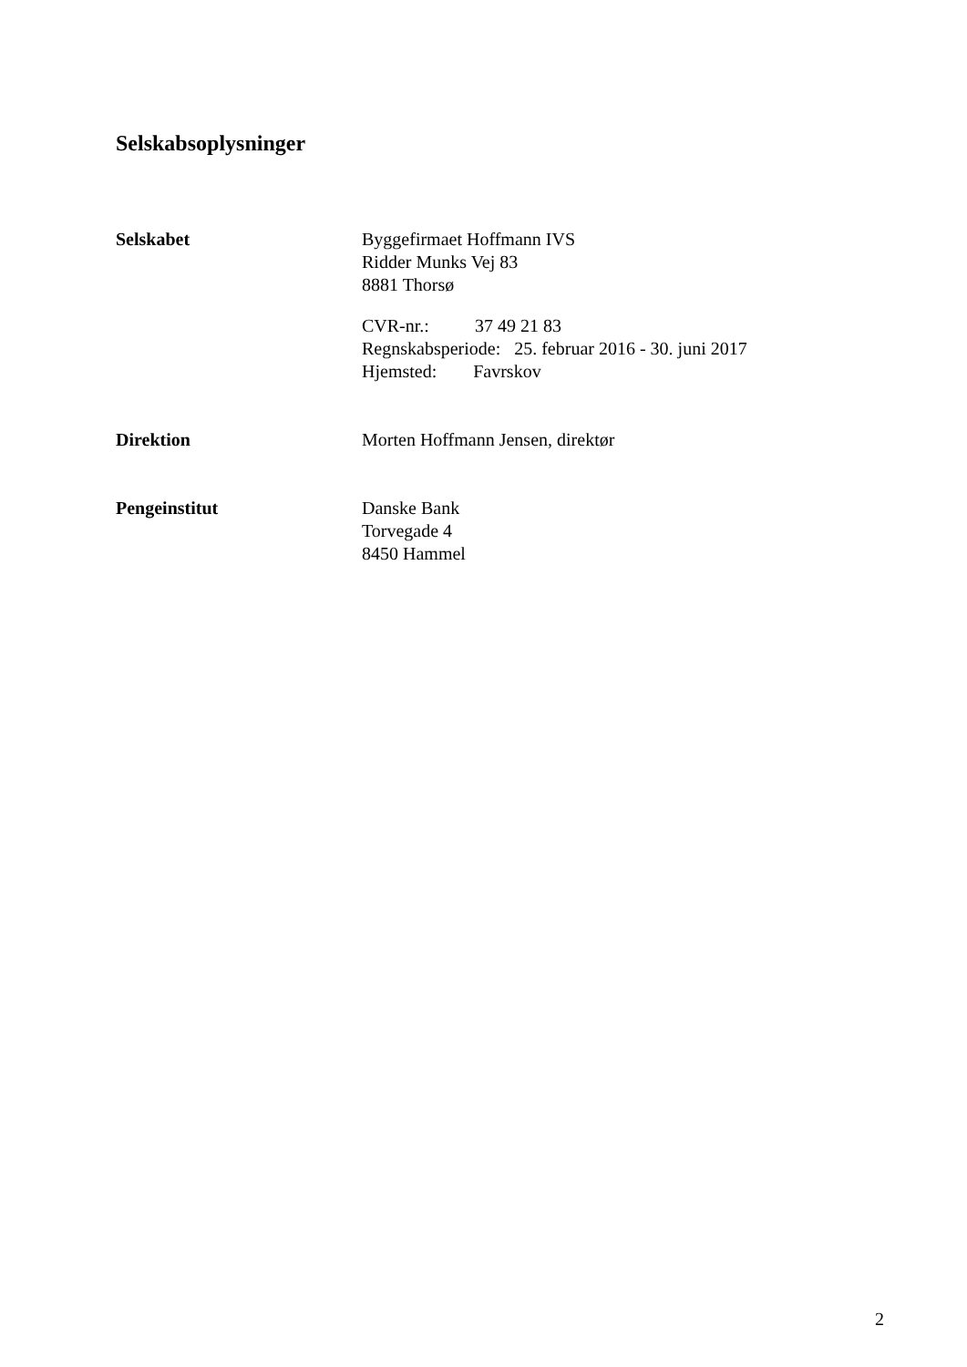Selskabsoplysninger
Selskabet Byggefirmaet Hoffmann IVS
Ridder Munks Vej 83
8881 Thorsø
CVR-nr.: 37 49 21 83
Regnskabsperiode: 25. februar 2016 - 30. juni 2017
Hjemsted: Favrskov
Direktion Morten Hoffmann Jensen, direktør
Pengeinstitut Danske Bank
Torvegade 4
8450 Hammel
2